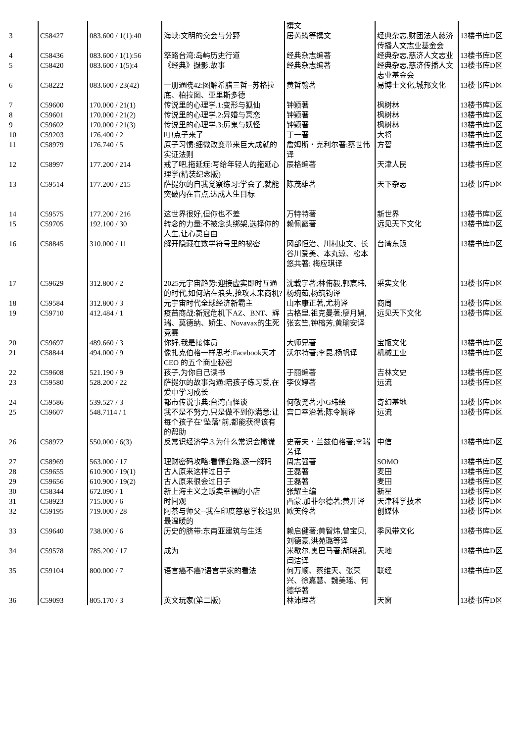| | | | | 撰文 | | |
| 3 | C58427 | 083.600 / 1(1):40 | 海峡:文明的交会与分野 | 居芮筠等撰文 | 经典杂志,财团法人慈济传播人文志业基金会 | 13楼书库D区 |
| 4 | C58436 | 083.600 / 1(1):56 | 筚路台湾:岛屿历史行道 | 经典杂志编著 | 经典杂志,慈济人文志业 | 13楼书库D区 |
| 5 | C58420 | 083.600 / 1(5):4 | 《经典》摄影.故事 | 经典杂志编著 | 经典杂志,慈济传播人文志业基金会 | 13楼书库D区 |
| 6 | C58222 | 083.600 / 23(42) | 一册通晓42:图解希腊三哲--苏格拉底、柏拉图、亚里斯多德 | 黄哲翰著 | 易博士文化,城邦文化 | 13楼书库D区 |
| 7 | C59600 | 170.000 / 21(1) | 传说里的心理学.1:变形与狐仙 | 钟颖著 | 枫树林 | 13楼书库D区 |
| 8 | C59601 | 170.000 / 21(2) | 传说里的心理学.2:异婚与冥恋 | 钟颖著 | 枫树林 | 13楼书库D区 |
| 9 | C59602 | 170.000 / 21(3) | 传说里的心理学.3:厉鬼与妖怪 | 钟颖著 | 枫树林 | 13楼书库D区 |
| 10 | C59203 | 176.400 / 2 | 叮!点子来了 | 丁一著 | 大将 | 13楼书库D区 |
| 11 | C58979 | 176.740 / 5 | 原子习惯:细微改变带来巨大成就的实证法则 | 詹姆斯・克利尔著;蔡世伟译 | 方智 | 13楼书库D区 |
| 12 | C58997 | 177.200 / 214 | 戒了吧,拖延症:写给年轻人的拖延心理学(精装纪念版) | 辰格编著 | 天津人民 | 13楼书库D区 |
| 13 | C59514 | 177.200 / 215 | 萨提尔的自我觉察练习:学会了,就能突破内在盲点,达成人生目标 | 陈茂雄著 | 天下杂志 | 13楼书库D区 |
| 14 | C59575 | 177.200 / 216 | 这世界很好,但你也不差 | 万特特著 | 新世界 | 13楼书库D区 |
| 15 | C59705 | 192.100 / 30 | 转念的力量:不被念头绑架,选择你的人生,让心灵自由 | 赖佩霞著 | 远见天下文化 | 13楼书库D区 |
| 16 | C58845 | 310.000 / 11 | 解开隐藏在数学符号里的祕密 | 冈部恒治、川村康文、长谷川爱美、本丸谅、松本悠共著; 梅应琪译 | 台湾东贩 | 13楼书库D区 |
| 17 | C59629 | 312.800 / 2 | 2025元宇宙趋势:迎接虚实即时互通的时代,如何站在浪头,抢攻未来商机? | 沈载宇著;林侑毅,郭宸玮,杨琬茹,杨筑钧译 | 采实文化 | 13楼书库D区 |
| 18 | C59584 | 312.800 / 3 | 元宇宙时代全球经济新霸主 | 山本康正著,尤莉译 | 商周 | 13楼书库D区 |
| 19 | C59710 | 412.484 / 1 | 疫苗商战:新冠危机下AZ、BNT、辉瑞、莫德纳、娇生、Novavax的生死竞赛 | 古格里.祖克曼著;廖月娟,张玄竺,钟榕芳,黄瑜安译 | 远见天下文化 | 13楼书库D区 |
| 20 | C59697 | 489.660 / 3 | 你好,我是接体员 | 大师兄著 | 宝瓶文化 | 13楼书库D区 |
| 21 | C58844 | 494.000 / 9 | 像扎克伯格一样思考:Facebook天才CEO 的五个商业秘密 | 沃尔特著;李昆,杨帆译 | 机械工业 | 13楼书库D区 |
| 22 | C59608 | 521.190 / 9 | 孩子,为你自己读书 | 于丽编著 | 吉林文史 | 13楼书库D区 |
| 23 | C59580 | 528.200 / 22 | 萨提尔的故事沟通:陪孩子练习爱,在爱中学习成长 | 李仪婷著 | 远流 | 13楼书库D区 |
| 24 | C59586 | 539.527 / 3 | 都市传说事典:台湾百怪谈 | 何敬尧著;小G玮绘 | 奇幻基地 | 13楼书库D区 |
| 25 | C59607 | 548.7114 / 1 | 我不是不努力,只是做不到你满意:让每个孩子在"坠落"前,都能获得该有的帮助 | 宫口幸治著;陈令娴译 | 远流 | 13楼书库D区 |
| 26 | C58972 | 550.000 / 6(3) | 反常识经济学.3,为什么常识会撒谎 | 史蒂夫・兰兹伯格著;李瑞芳译 | 中信 | 13楼书库D区 |
| 27 | C58969 | 563.000 / 17 | 理财密码攻略:看懂套路,逐一解码 | 周志强著 | SOMO | 13楼书库D区 |
| 28 | C59655 | 610.900 / 19(1) | 古人原来这样过日子 | 王磊著 | 麦田 | 13楼书库D区 |
| 29 | C59656 | 610.900 / 19(2) | 古人原来很会过日子 | 王磊著 | 麦田 | 13楼书库D区 |
| 30 | C58344 | 672.090 / 1 | 新上海主义之贩卖幸福的小店 | 张耀主编 | 新星 | 13楼书库D区 |
| 31 | C58923 | 715.000 / 6 | 时间观 | 西蒙.加菲尔德著;黄开译 | 天津科学技术 | 13楼书库D区 |
| 32 | C59195 | 719.000 / 28 | 阿茶与师父--我在印度慈恩学校遇见最温暖的 | 欧芙伶著 | 创媒体 | 13楼书库D区 |
| 33 | C59640 | 738.000 / 6 | 历史的脐带:东南亚建筑与生活 | 赖启健著;黄智炜,曾宝贝,刘德豪,洪苑璐等译 | 季风带文化 | 13楼书库D区 |
| 34 | C59578 | 785.200 / 17 | 成为 | 米歇尔.奥巴马著;胡晓凯,闫洁译 | 天地 | 13楼书库D区 |
| 35 | C59104 | 800.000 / 7 | 语言癌不癌?语言学家的看法 | 何万顺、蔡维天、张荣兴、徐嘉慧、魏美瑶、何德华著 | 联经 | 13楼书库D区 |
| 36 | C59093 | 805.170 / 3 | 英文玩家(第二版) | 林沛理著 | 天窗 | 13楼书库D区 |